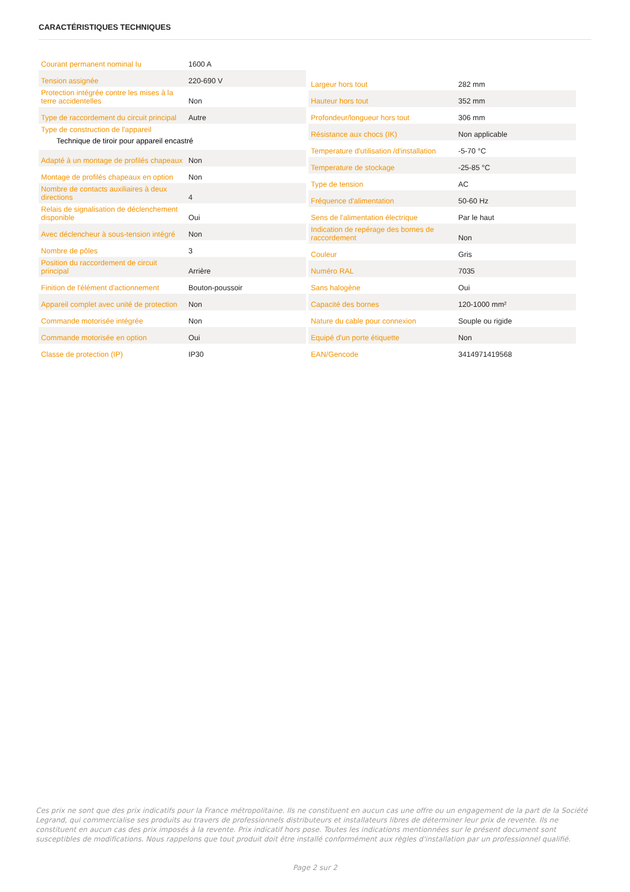CARACTÉRISTIQUES TECHNIQUES
| Courant permanent nominal Iu | 1600 A |
| Tension assignée | 220-690 V |
| Protection intégrée contre les mises à la terre accidentelles | Non |
| Type de raccordement du circuit principal | Autre |
| Type de construction de l'appareil Technique de tiroir pour appareil encastré | |
| Adapté à un montage de profilés chapeaux | Non |
| Montage de profilés chapeaux en option | Non |
| Nombre de contacts auxiliaires à deux directions | 4 |
| Relais de signalisation de déclenchement disponible | Oui |
| Avec déclencheur à sous-tension intégré | Non |
| Nombre de pôles | 3 |
| Position du raccordement de circuit principal | Arrière |
| Finition de l'élément d'actionnement | Bouton-poussoir |
| Appareil complet avec unité de protection | Non |
| Commande motorisée intégrée | Non |
| Commande motorisée en option | Oui |
| Classe de protection (IP) | IP30 |
| Largeur hors tout | 282 mm |
| Hauteur hors tout | 352 mm |
| Profondeur/longueur hors tout | 306 mm |
| Résistance aux chocs (IK) | Non applicable |
| Temperature d'utilisation /d'installation | -5-70 °C |
| Temperature de stockage | -25-85 °C |
| Type de tension | AC |
| Fréquence d'alimentation | 50-60 Hz |
| Sens de l'alimentation électrique | Par le haut |
| Indication de repérage des bornes de raccordement | Non |
| Couleur | Gris |
| Numéro RAL | 7035 |
| Sans halogène | Oui |
| Capacité des bornes | 120-1000 mm² |
| Nature du cable pour connexion | Souple ou rigide |
| Equipé d'un porte étiquette | Non |
| EAN/Gencode | 3414971419568 |
Ces prix ne sont que des prix indicatifs pour la France métropolitaine. Ils ne constituent en aucun cas une offre ou un engagement de la part de la Société Legrand, qui commercialise ses produits au travers de professionnels distributeurs et installateurs libres de déterminer leur prix de revente. Ils ne constituent en aucun cas des prix imposés à la revente. Prix indicatif hors pose. Toutes les indications mentionnées sur le présent document sont susceptibles de modifications. Nous rappelons que tout produit doit être installé conformément aux règles d'installation par un professionnel qualifié.
Page 2 sur 2